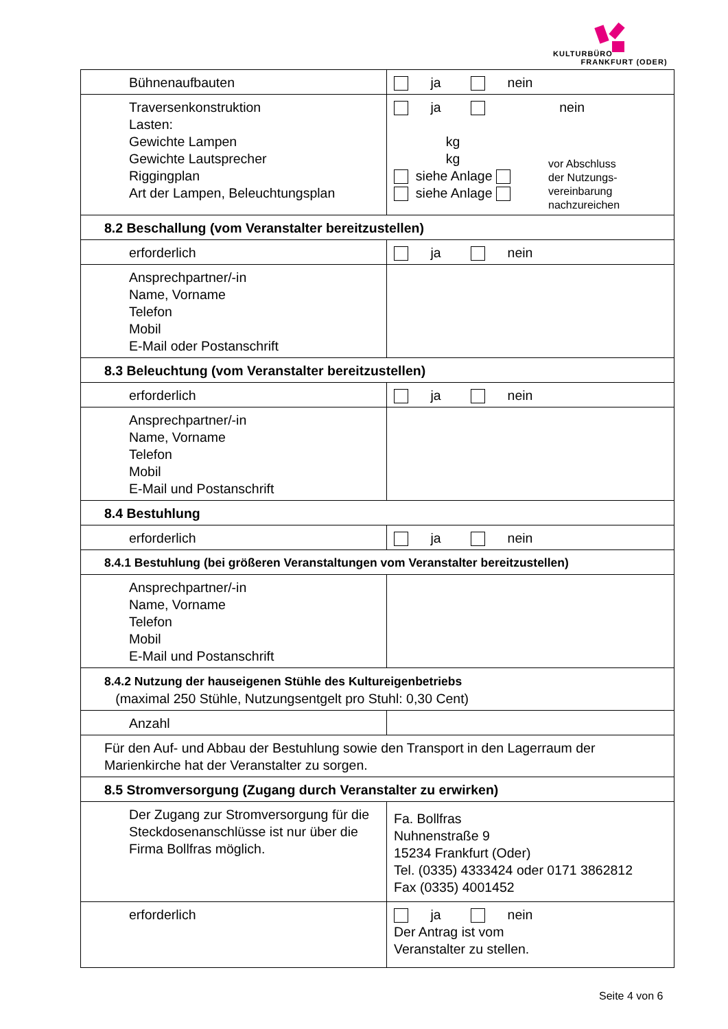KULTURBÜRO
FRANKFURT (ODER)
| Bühnenaufbauten | ja nein |
| Traversenkonstruktion Lasten: Gewichte Lampen Gewichte Lautsprecher Riggingplan Art der Lampen, Beleuchtungsplan | ja kg kg siehe Anlage siehe Anlage nein vor Abschluss der Nutzungs- vereinbarung nachzureichen |
| 8.2 Beschallung (vom Veranstalter bereitzustellen) | |
| erforderlich | ja nein |
| Ansprechpartner/-in Name, Vorname Telefon Mobil E-Mail oder Postanschrift | |
| 8.3 Beleuchtung (vom Veranstalter bereitzustellen) | |
| erforderlich | ja nein |
| Ansprechpartner/-in Name, Vorname Telefon Mobil E-Mail und Postanschrift | |
| 8.4 Bestuhlung | |
| erforderlich | ja nein |
| 8.4.1 Bestuhlung (bei größeren Veranstaltungen vom Veranstalter bereitzustellen) | |
| Ansprechpartner/-in Name, Vorname Telefon Mobil E-Mail und Postanschrift | |
| 8.4.2 Nutzung der hauseigenen Stühle des Kultureigenbetriebs (maximal 250 Stühle, Nutzungsentgelt pro Stuhl: 0,30 Cent) | |
| Anzahl | |
| Für den Auf- und Abbau der Bestuhlung sowie den Transport in den Lagerraum der Marienkirche hat der Veranstalter zu sorgen. | |
| 8.5 Stromversorgung (Zugang durch Veranstalter zu erwirken) | |
| Der Zugang zur Stromversorgung für die Steckdosenanschlüsse ist nur über die Firma Bollfras möglich. | Fa. Bollfras Nuhnenstraße 9 15234 Frankfurt (Oder) Tel. (0335) 4333424 oder 0171 3862812 Fax (0335) 4001452 |
| erforderlich | ja nein Der Antrag ist vom Veranstalter zu stellen. |
Seite 4 von 6